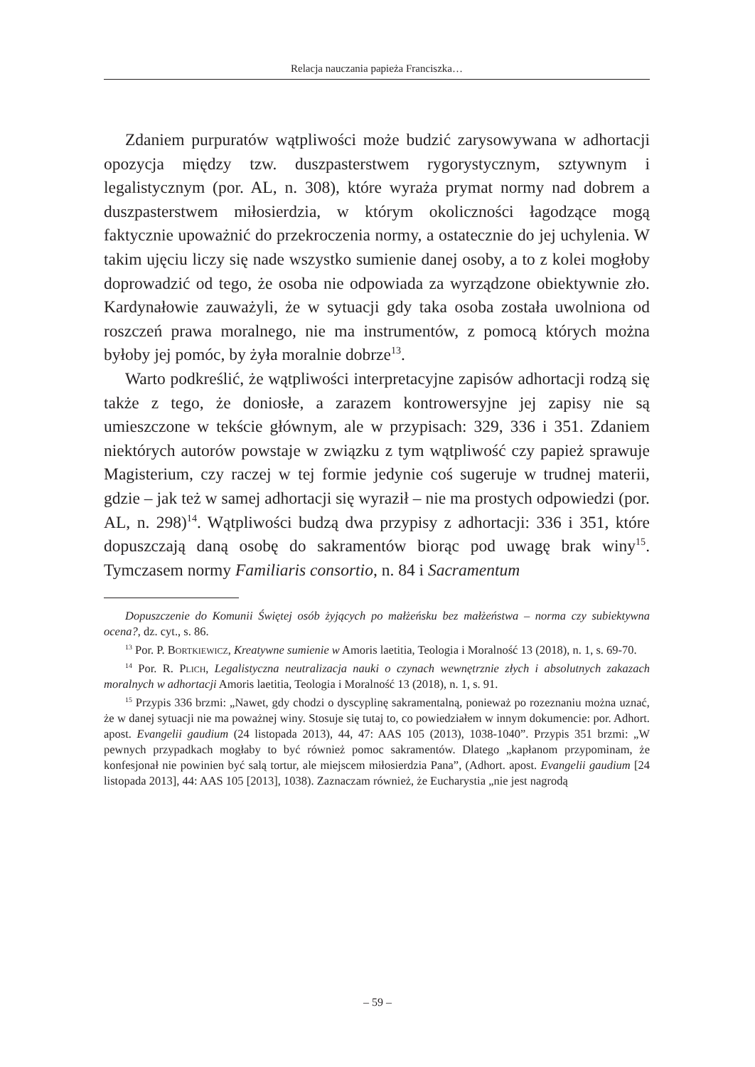Relacja nauczania papieża Franciszka…
Zdaniem purpuratów wątpliwości może budzić zarysowywana w adhortacji opozycja między tzw. duszpasterstwem rygorystycznym, sztywnym i legalistycznym (por. AL, n. 308), które wyraża prymat normy nad dobrem a duszpasterstwem miłosierdzia, w którym okoliczności łagodzące mogą faktycznie upoważnić do przekroczenia normy, a ostatecznie do jej uchylenia. W takim ujęciu liczy się nade wszystko sumienie danej osoby, a to z kolei mogłoby doprowadzić od tego, że osoba nie odpowiada za wyrządzone obiektywnie zło. Kardynałowie zauważyli, że w sytuacji gdy taka osoba została uwolniona od roszczeń prawa moralnego, nie ma instrumentów, z pomocą których można byłoby jej pomóc, by żyła moralnie dobrze<sup>13</sup>.
Warto podkreślić, że wątpliwości interpretacyjne zapisów adhortacji rodzą się także z tego, że doniosłe, a zarazem kontrowersyjne jej zapisy nie są umieszczone w tekście głównym, ale w przypisach: 329, 336 i 351. Zdaniem niektórych autorów powstaje w związku z tym wątpliwość czy papież sprawuje Magisterium, czy raczej w tej formie jedynie coś sugeruje w trudnej materii, gdzie – jak też w samej adhortacji się wyraził – nie ma prostych odpowiedzi (por. AL, n. 298)<sup>14</sup>. Wątpliwości budzą dwa przypisy z adhortacji: 336 i 351, które dopuszczają daną osobę do sakramentów biorąc pod uwagę brak winy<sup>15</sup>. Tymczasem normy Familiaris consortio, n. 84 i Sacramentum
Dopuszczenie do Komunii Świętej osób żyjących po małżeńsku bez małżeństwa – norma czy subiektywna ocena?, dz. cyt., s. 86.
<sup>13</sup> Por. P. Bortkiewicz, Kreatywne sumienie w Amoris laetitia, Teologia i Moralność 13 (2018), n. 1, s. 69-70.
<sup>14</sup> Por. R. Plich, Legalistyczna neutralizacja nauki o czynach wewnętrznie złych i absolutnych zakazach moralnych w adhortacji Amoris laetitia, Teologia i Moralność 13 (2018), n. 1, s. 91.
<sup>15</sup> Przypis 336 brzmi: „Nawet, gdy chodzi o dyscyplinę sakramentalną, ponieważ po rozeznaniu można uznać, że w danej sytuacji nie ma poważnej winy. Stosuje się tutaj to, co powiedziałem w innym dokumencie: por. Adhort. apost. Evangelii gaudium (24 listopada 2013), 44, 47: AAS 105 (2013), 1038-1040”. Przypis 351 brzmi: „W pewnych przypadkach mogłaby to być również pomoc sakramentów. Dlatego „kapłanom przypominam, że konfesjonał nie powinien być salą tortur, ale miejscem miłosierdzia Pana”, (Adhort. apost. Evangelii gaudium [24 listopada 2013], 44: AAS 105 [2013], 1038). Zaznaczam również, że Eucharystia „nie jest nagrodą
– 59 –